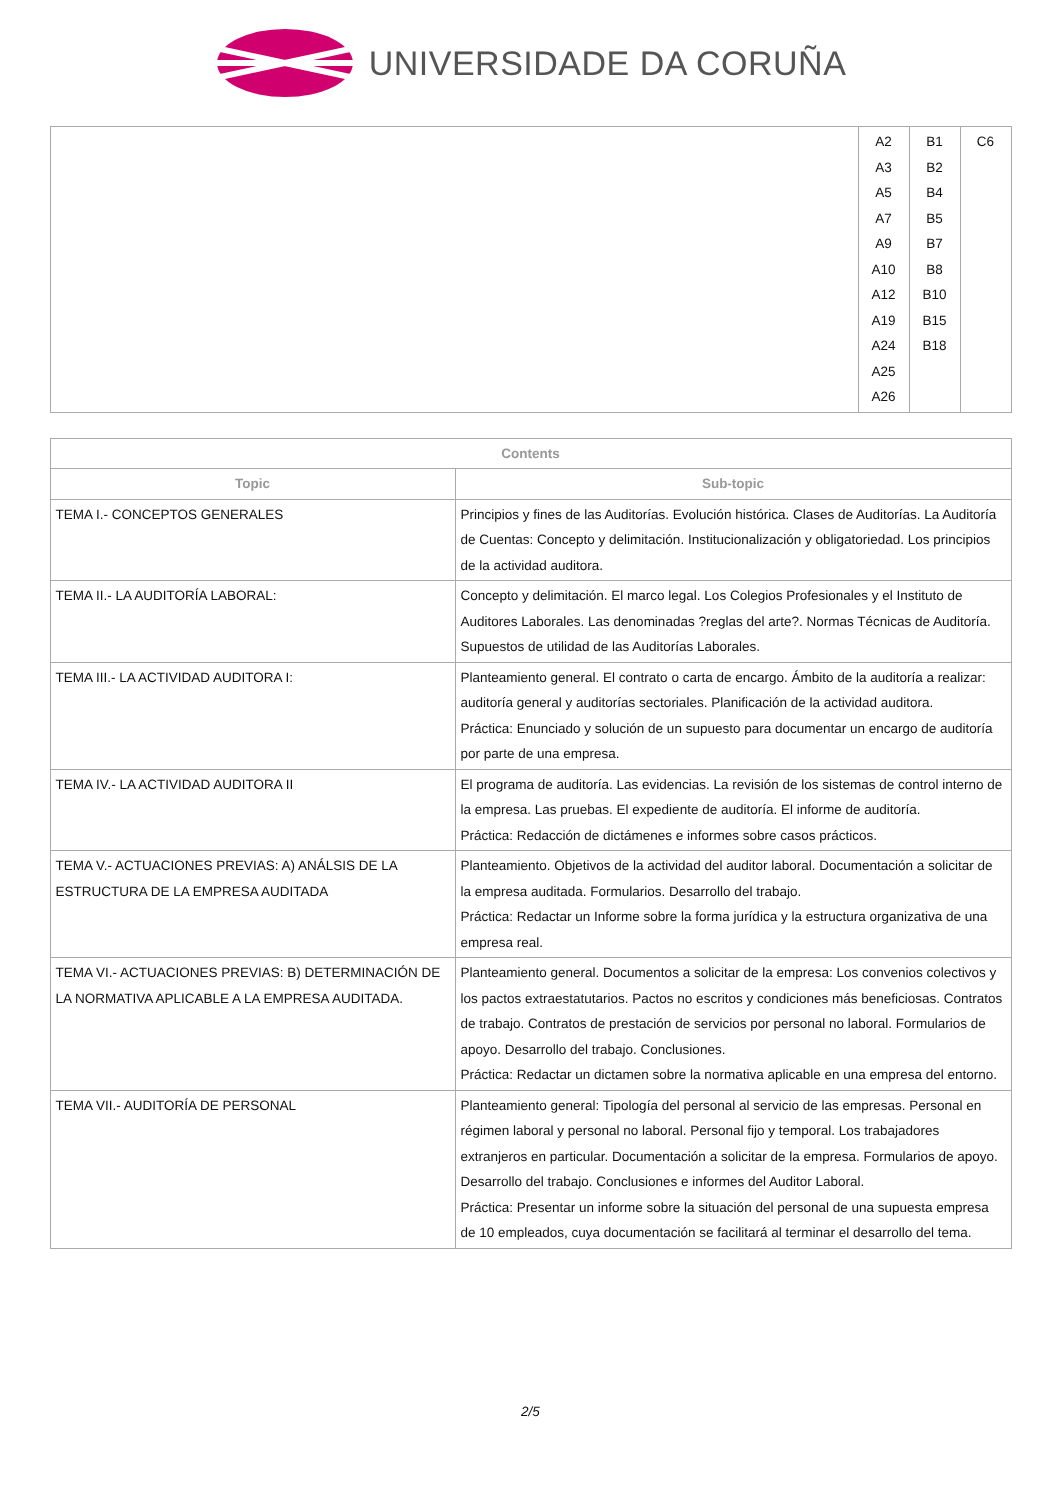UNIVERSIDADE DA CORUÑA
| | A2 A3 A5 A7 A9 A10 A12 A19 A24 A25 A26 | B1 B2 B4 B5 B7 B8 B10 B15 B18 | C6 |
| Contents | |
| --- | --- |
| Topic | Sub-topic |
| TEMA I.- CONCEPTOS GENERALES | Principios y fines de las Auditorías. Evolución histórica. Clases de Auditorías. La Auditoría de Cuentas: Concepto y delimitación. Institucionalización y obligatoriedad. Los principios de la actividad auditora. |
| TEMA II.- LA AUDITORÍA LABORAL: | Concepto y delimitación. El marco legal. Los Colegios Profesionales y el Instituto de Auditores Laborales. Las denominadas ?reglas del arte?. Normas Técnicas de Auditoría. Supuestos de utilidad de las Auditorías Laborales. |
| TEMA III.- LA ACTIVIDAD AUDITORA I: | Planteamiento general. El contrato o carta de encargo. Ámbito de la auditoría a realizar: auditoría general y auditorías sectoriales. Planificación de la actividad auditora. Práctica: Enunciado y solución de un supuesto para documentar un encargo de auditoría por parte de una empresa. |
| TEMA IV.- LA ACTIVIDAD AUDITORA II | El programa de auditoría. Las evidencias. La revisión de los sistemas de control interno de la empresa. Las pruebas. El expediente de auditoría. El informe de auditoría. Práctica: Redacción de dictámenes e informes sobre casos prácticos. |
| TEMA V.- ACTUACIONES PREVIAS: A) ANÁLSIS DE LA ESTRUCTURA DE LA EMPRESA AUDITADA | Planteamiento. Objetivos de la actividad del auditor laboral. Documentación a solicitar de la empresa auditada. Formularios. Desarrollo del trabajo. Práctica: Redactar un Informe sobre la forma jurídica y la estructura organizativa de una empresa real. |
| TEMA VI.- ACTUACIONES PREVIAS: B) DETERMINACIÓN DE LA NORMATIVA APLICABLE A LA EMPRESA AUDITADA. | Planteamiento general. Documentos a solicitar de la empresa: Los convenios colectivos y los pactos extraestatutarios. Pactos no escritos y condiciones más beneficiosas. Contratos de trabajo. Contratos de prestación de servicios por personal no laboral. Formularios de apoyo. Desarrollo del trabajo. Conclusiones. Práctica: Redactar un dictamen sobre la normativa aplicable en una empresa del entorno. |
| TEMA VII.- AUDITORÍA DE PERSONAL | Planteamiento general: Tipología del personal al servicio de las empresas. Personal en régimen laboral y personal no laboral. Personal fijo y temporal. Los trabajadores extranjeros en particular. Documentación a solicitar de la empresa. Formularios de apoyo. Desarrollo del trabajo. Conclusiones e informes del Auditor Laboral. Práctica: Presentar un informe sobre la situación del personal de una supuesta empresa de 10 empleados, cuya documentación se facilitará al terminar el desarrollo del tema. |
2/5